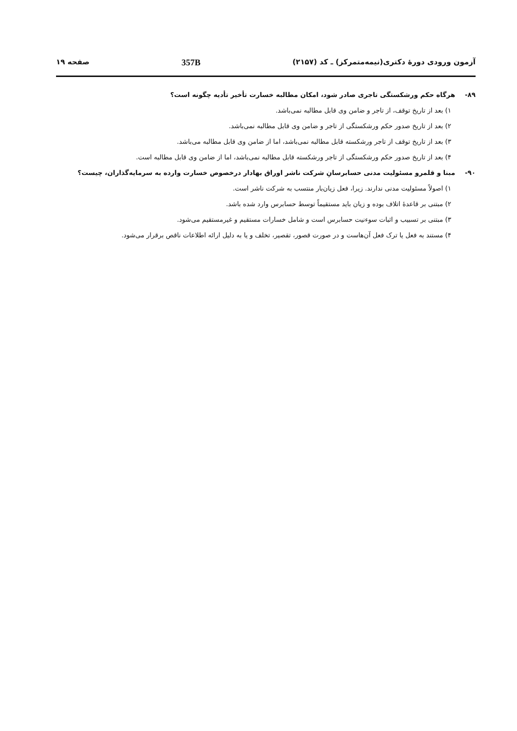آزمون ورودی دورهٔ دکتری(نیمه‌متمرکز) ـ کد (۲۱۵۷) 357B صفحه ۱۹
۸۹- هرگاه حکم ورشکستگی تاجری صادر شود، امکان مطالبه خسارت تأخیر تأدیه چگونه است؟
۱) بعد از تاریخ توقف، از تاجر و ضامن وی قابل مطالبه نمی‌باشد.
۲) بعد از تاریخ صدور حکم ورشکستگی از تاجر و ضامن وی قابل مطالبه نمی‌باشد.
۳) بعد از تاریخ توقف از تاجر ورشکسته قابل مطالبه نمی‌باشد، اما از ضامن وی قابل مطالبه می‌باشد.
۴) بعد از تاریخ صدور حکم ورشکستگی از تاجر ورشکسته قابل مطالبه نمی‌باشد، اما از ضامن وی قابل مطالبه است.
۹۰- مبنا و قلمرو مسئولیت مدنی حسابرسانِ شرکت ناشر اوراق بهادار درخصوص خسارت وارده به سرمایه‌گذاران، چیست؟
۱) اصولاً مسئولیت مدنی ندارند. زیرا، فعل زیان‌بار منتسب به شرکت ناشر است.
۲) مبتنی بر قاعدهٔ اتلاف بوده و زیان باید مستقیماً توسط حسابرس وارد شده باشد.
۳) مبتنی بر تسبیب و اثبات سوءنیت حسابرس است و شامل خسارات مستقیم و غیرمستقیم می‌شود.
۴) مستند به فعل یا ترک فعل آن‌هاست و در صورت قصور، تقصیر، تخلف و یا به دلیل ارائه اطلاعات ناقص برقرار می‌شود.